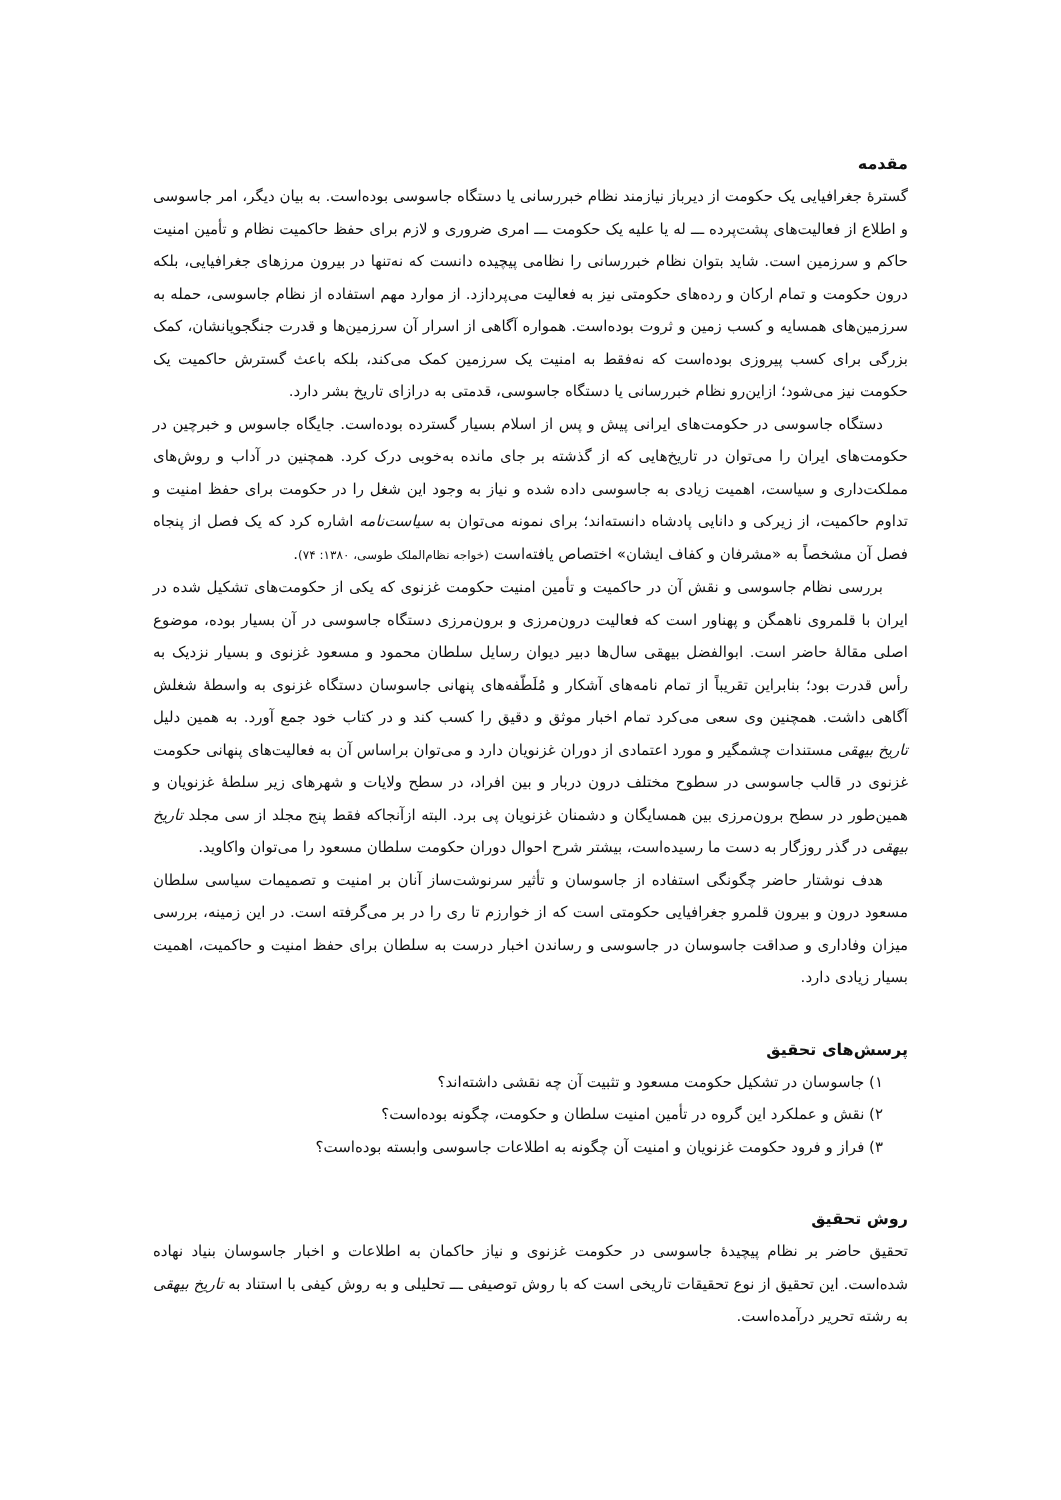مقدمه
گسترهٔ جغرافیایی یک حکومت از دیرباز نیازمند نظام خبررسانی یا دستگاه جاسوسی بوده‌است. به بیان دیگر، امر جاسوسی و اطلاع از فعالیت‌های پشت‌پرده ـــ له یا علیه یک حکومت ـــ امری ضروری و لازم برای حفظ حاکمیت نظام و تأمین امنیت حاکم و سرزمین است. شاید بتوان نظام خبررسانی را نظامی پیچیده دانست که نه‌تنها در بیرون مرزهای جغرافیایی، بلکه درون حکومت و تمام ارکان و رده‌های حکومتی نیز به فعالیت می‌پردازد. از موارد مهم استفاده از نظام جاسوسی، حمله به سرزمین‌های همسایه و کسب زمین و ثروت بوده‌است. همواره آگاهی از اسرار آن سرزمین‌ها و قدرت جنگجویانشان، کمک بزرگی برای کسب پیروزی بوده‌است که نه‌فقط به امنیت یک سرزمین کمک می‌کند، بلکه باعث گسترش حاکمیت یک حکومت نیز می‌شود؛ ازاین‌رو نظام خبررسانی یا دستگاه جاسوسی، قدمتی به درازای تاریخ بشر دارد.
دستگاه جاسوسی در حکومت‌های ایرانی پیش و پس از اسلام بسیار گسترده بوده‌است. جایگاه جاسوس و خبرچین در حکومت‌های ایران را می‌توان در تاریخ‌هایی که از گذشته بر جای مانده به‌خوبی درک کرد. همچنین در آداب و روش‌های مملکت‌داری و سیاست، اهمیت زیادی به جاسوسی داده شده و نیاز به وجود این شغل را در حکومت برای حفظ امنیت و تداوم حاکمیت، از زیرکی و دانایی پادشاه دانسته‌اند؛ برای نمونه می‌توان به سیاست‌نامه اشاره کرد که یک فصل از پنجاه فصل آن مشخصاً به «مشرفان و کفاف ایشان» اختصاص یافته‌است (خواجه نظام‌الملک طوسی، ۱۳۸۰: ۷۴).
بررسی نظام جاسوسی و نقش آن در حاکمیت و تأمین امنیت حکومت غزنوی که یکی از حکومت‌های تشکیل شده در ایران با قلمروی ناهمگن و پهناور است که فعالیت درون‌مرزی و برون‌مرزی دستگاه جاسوسی در آن بسیار بوده، موضوع اصلی مقالهٔ حاضر است. ابوالفضل بیهقی سال‌ها دبیر دیوان رسایل سلطان محمود و مسعود غزنوی و بسیار نزدیک به رأس قدرت بود؛ بنابراین تقریباً از تمام نامه‌های آشکار و مُلَطّفه‌های پنهانی جاسوسان دستگاه غزنوی به واسطهٔ شغلش آگاهی داشت. همچنین وی سعی می‌کرد تمام اخبار موثق و دقیق را کسب کند و در کتاب خود جمع آورد. به همین دلیل تاریخ بیهقی مستندات چشمگیر و مورد اعتمادی از دوران غزنویان دارد و می‌توان براساس آن به فعالیت‌های پنهانی حکومت غزنوی در قالب جاسوسی در سطوح مختلف درون دربار و بین افراد، در سطح ولایات و شهرهای زیر سلطهٔ غزنویان و همین‌طور در سطح برون‌مرزی بین همسایگان و دشمنان غزنویان پی برد. البته ازآنجاکه فقط پنج مجلد از سی مجلد تاریخ بیهقی در گذر روزگار به دست ما رسیده‌است، بیشتر شرح احوال دوران حکومت سلطان مسعود را می‌توان واکاوید.
هدف نوشتار حاضر چگونگی استفاده از جاسوسان و تأثیر سرنوشت‌ساز آنان بر امنیت و تصمیمات سیاسی سلطان مسعود درون و بیرون قلمرو جغرافیایی حکومتی است که از خوارزم تا ری را در بر می‌گرفته است. در این زمینه، بررسی میزان وفاداری و صداقت جاسوسان در جاسوسی و رساندن اخبار درست به سلطان برای حفظ امنیت و حاکمیت، اهمیت بسیار زیادی دارد.
پرسش‌های تحقیق
۱) جاسوسان در تشکیل حکومت مسعود و تثبیت آن چه نقشی داشته‌اند؟
۲) نقش و عملکرد این گروه در تأمین امنیت سلطان و حکومت، چگونه بوده‌است؟
۳) فراز و فرود حکومت غزنویان و امنیت آن چگونه به اطلاعات جاسوسی وابسته بوده‌است؟
روش تحقیق
تحقیق حاضر بر نظام پیچیدهٔ جاسوسی در حکومت غزنوی و نیاز حاکمان به اطلاعات و اخبار جاسوسان بنیاد نهاده شده‌است. این تحقیق از نوع تحقیقات تاریخی است که با روش توصیفی ـــ تحلیلی و به روش کیفی با استناد به تاریخ بیهقی به رشته تحریر درآمده‌است.